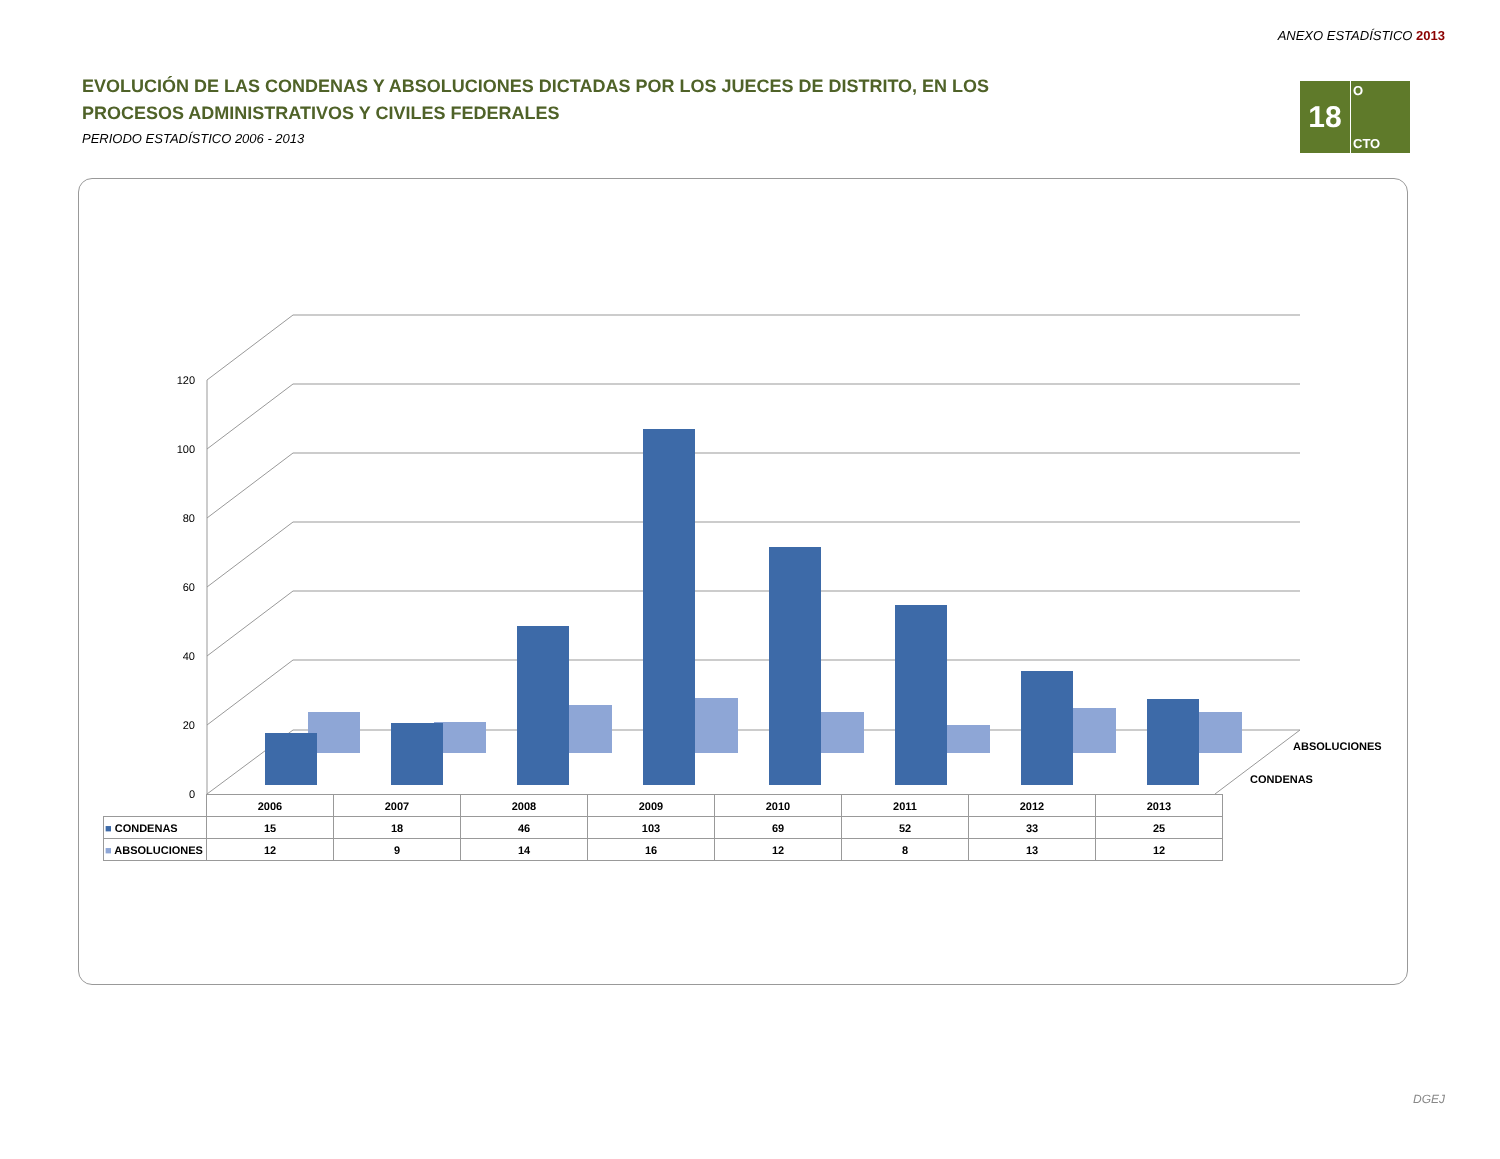ANEXO ESTADÍSTICO 2013
EVOLUCIÓN DE LAS CONDENAS Y ABSOLUCIONES DICTADAS POR LOS JUECES DE DISTRITO, EN LOS PROCESOS ADMINISTRATIVOS Y CIVILES FEDERALES
PERIODO ESTADÍSTICO 2006 - 2013
18
O
CTO
0
20
40
60
80
100
120
ABSOLUCIONES
CONDENAS
| | 2006 | 2007 | 2008 | 2009 | 2010 | 2011 | 2012 | 2013 |
| --- | --- | --- | --- | --- | --- | --- | --- | --- |
| ■ CONDENAS | 15 | 18 | 46 | 103 | 69 | 52 | 33 | 25 |
| ■ ABSOLUCIONES | 12 | 9 | 14 | 16 | 12 | 8 | 13 | 12 |
DGEJ